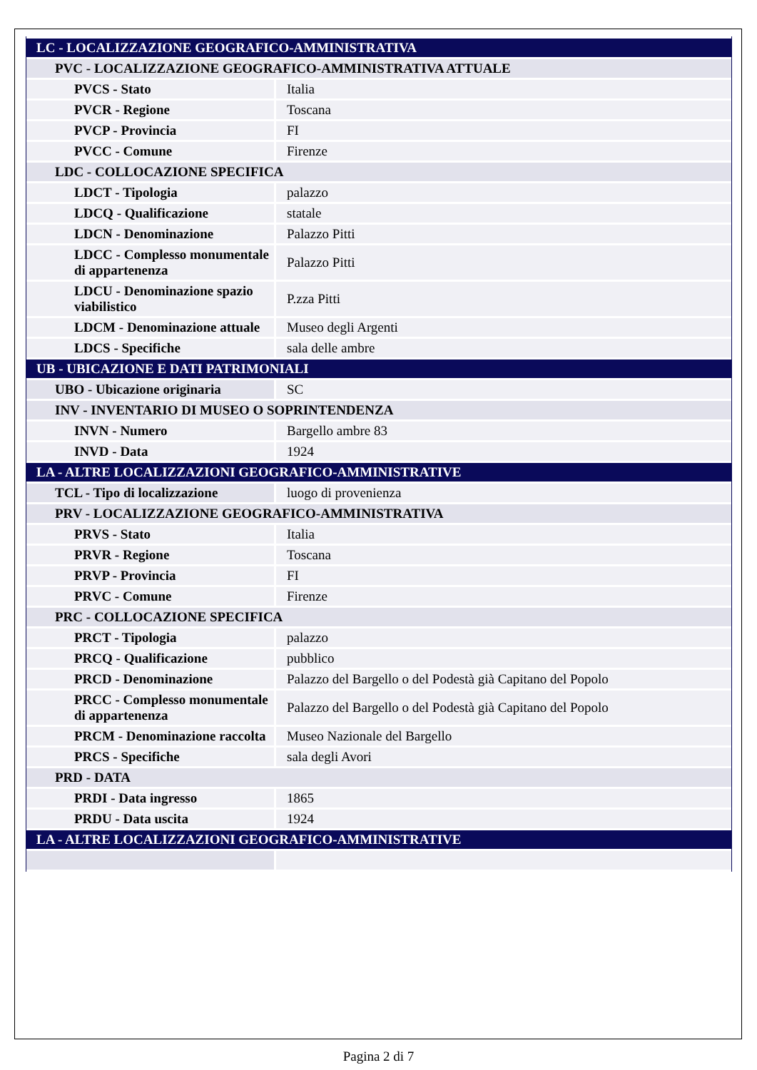| LC - LOCALIZZAZIONE GEOGRAFICO-AMMINISTRATIVA | |
| PVC - LOCALIZZAZIONE GEOGRAFICO-AMMINISTRATIVA ATTUALE | |
| PVCS - Stato | Italia |
| PVCR - Regione | Toscana |
| PVCP - Provincia | FI |
| PVCC - Comune | Firenze |
| LDC - COLLOCAZIONE SPECIFICA | |
| LDCT - Tipologia | palazzo |
| LDCQ - Qualificazione | statale |
| LDCN - Denominazione | Palazzo Pitti |
| LDCC - Complesso monumentale di appartenenza | Palazzo Pitti |
| LDCU - Denominazione spazio viabilistico | P.zza Pitti |
| LDCM - Denominazione attuale | Museo degli Argenti |
| LDCS - Specifiche | sala delle ambre |
| UB - UBICAZIONE E DATI PATRIMONIALI | |
| UBO - Ubicazione originaria | SC |
| INV - INVENTARIO DI MUSEO O SOPRINTENDENZA | |
| INVN - Numero | Bargello ambre 83 |
| INVD - Data | 1924 |
| LA - ALTRE LOCALIZZAZIONI GEOGRAFICO-AMMINISTRATIVE | |
| TCL - Tipo di localizzazione | luogo di provenienza |
| PRV - LOCALIZZAZIONE GEOGRAFICO-AMMINISTRATIVA | |
| PRVS - Stato | Italia |
| PRVR - Regione | Toscana |
| PRVP - Provincia | FI |
| PRVC - Comune | Firenze |
| PRC - COLLOCAZIONE SPECIFICA | |
| PRCT - Tipologia | palazzo |
| PRCQ - Qualificazione | pubblico |
| PRCD - Denominazione | Palazzo del Bargello o del Podestà già Capitano del Popolo |
| PRCC - Complesso monumentale di appartenenza | Palazzo del Bargello o del Podestà già Capitano del Popolo |
| PRCM - Denominazione raccolta | Museo Nazionale del Bargello |
| PRCS - Specifiche | sala degli Avori |
| PRD - DATA | |
| PRDI - Data ingresso | 1865 |
| PRDU - Data uscita | 1924 |
| LA - ALTRE LOCALIZZAZIONI GEOGRAFICO-AMMINISTRATIVE | |
Pagina 2 di 7